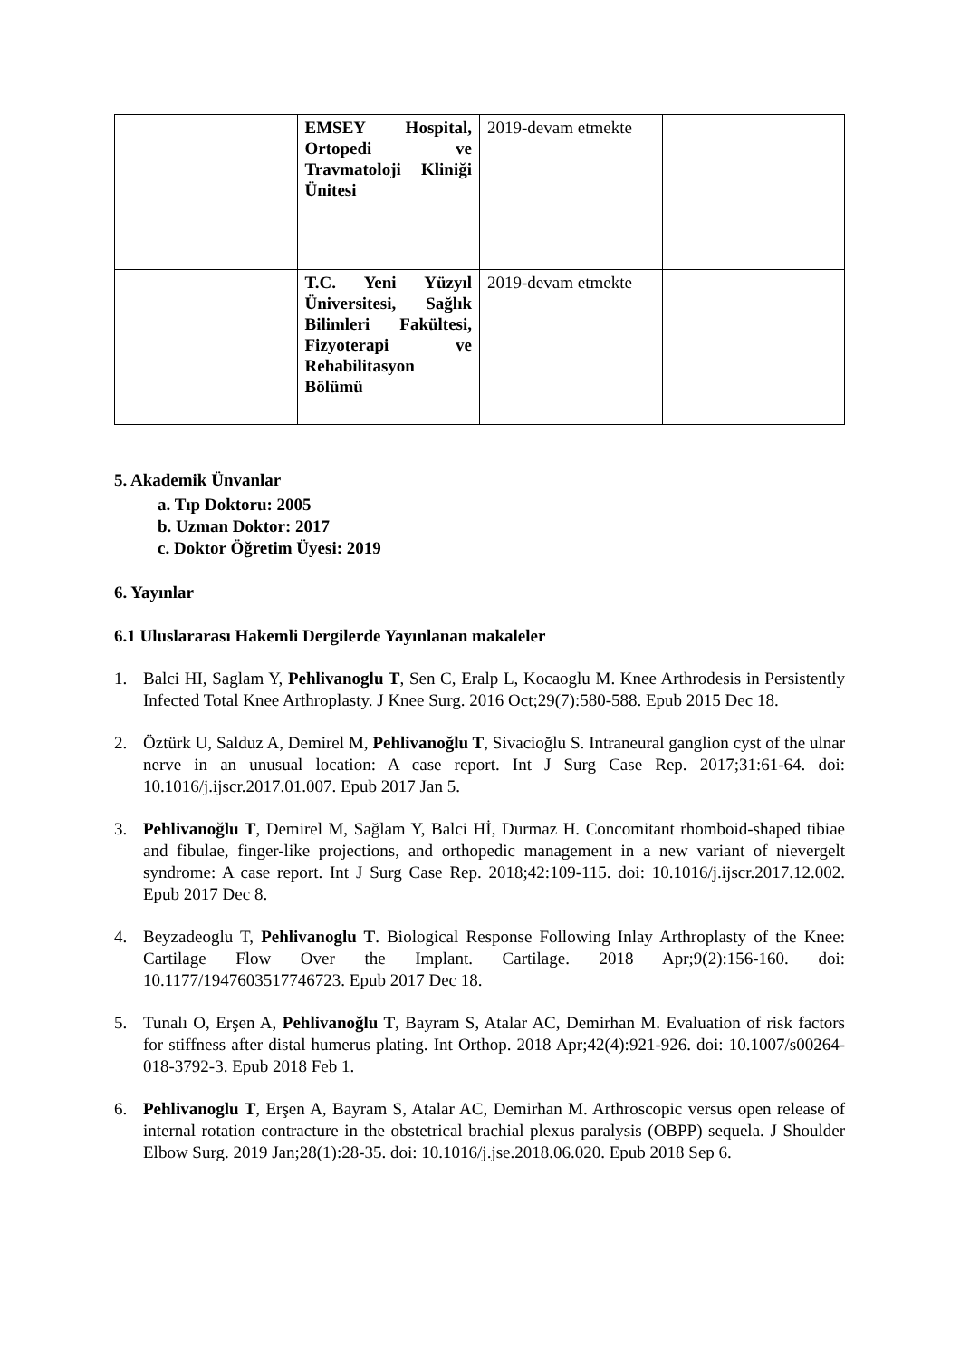| | EMSEY Hospital, Ortopedi ve Travmatoloji Kliniği Ünitesi | 2019-devam etmekte | |
| | T.C. Yeni Yüzyıl Üniversitesi, Sağlık Bilimleri Fakültesi, Fizyoterapi ve Rehabilitasyon Bölümü | 2019-devam etmekte | |
5. Akademik Ünvanlar
a. Tıp Doktoru: 2005
b. Uzman Doktor: 2017
c. Doktor Öğretim Üyesi: 2019
6. Yayınlar
6.1 Uluslararası Hakemli Dergilerde Yayınlanan makaleler
1. Balci HI, Saglam Y, Pehlivanoglu T, Sen C, Eralp L, Kocaoglu M. Knee Arthrodesis in Persistently Infected Total Knee Arthroplasty. J Knee Surg. 2016 Oct;29(7):580-588. Epub 2015 Dec 18.
2. Öztürk U, Salduz A, Demirel M, Pehlivanoğlu T, Sivacioğlu S. Intraneural ganglion cyst of the ulnar nerve in an unusual location: A case report. Int J Surg Case Rep. 2017;31:61-64. doi: 10.1016/j.ijscr.2017.01.007. Epub 2017 Jan 5.
3. Pehlivanoğlu T, Demirel M, Sağlam Y, Balci Hİ, Durmaz H. Concomitant rhomboid-shaped tibiae and fibulae, finger-like projections, and orthopedic management in a new variant of nievergelt syndrome: A case report. Int J Surg Case Rep. 2018;42:109-115. doi: 10.1016/j.ijscr.2017.12.002. Epub 2017 Dec 8.
4. Beyzadeoglu T, Pehlivanoglu T. Biological Response Following Inlay Arthroplasty of the Knee: Cartilage Flow Over the Implant. Cartilage. 2018 Apr;9(2):156-160. doi: 10.1177/1947603517746723. Epub 2017 Dec 18.
5. Tunalı O, Erşen A, Pehlivanoğlu T, Bayram S, Atalar AC, Demirhan M. Evaluation of risk factors for stiffness after distal humerus plating. Int Orthop. 2018 Apr;42(4):921-926. doi: 10.1007/s00264-018-3792-3. Epub 2018 Feb 1.
6. Pehlivanoglu T, Erşen A, Bayram S, Atalar AC, Demirhan M. Arthroscopic versus open release of internal rotation contracture in the obstetrical brachial plexus paralysis (OBPP) sequela. J Shoulder Elbow Surg. 2019 Jan;28(1):28-35. doi: 10.1016/j.jse.2018.06.020. Epub 2018 Sep 6.